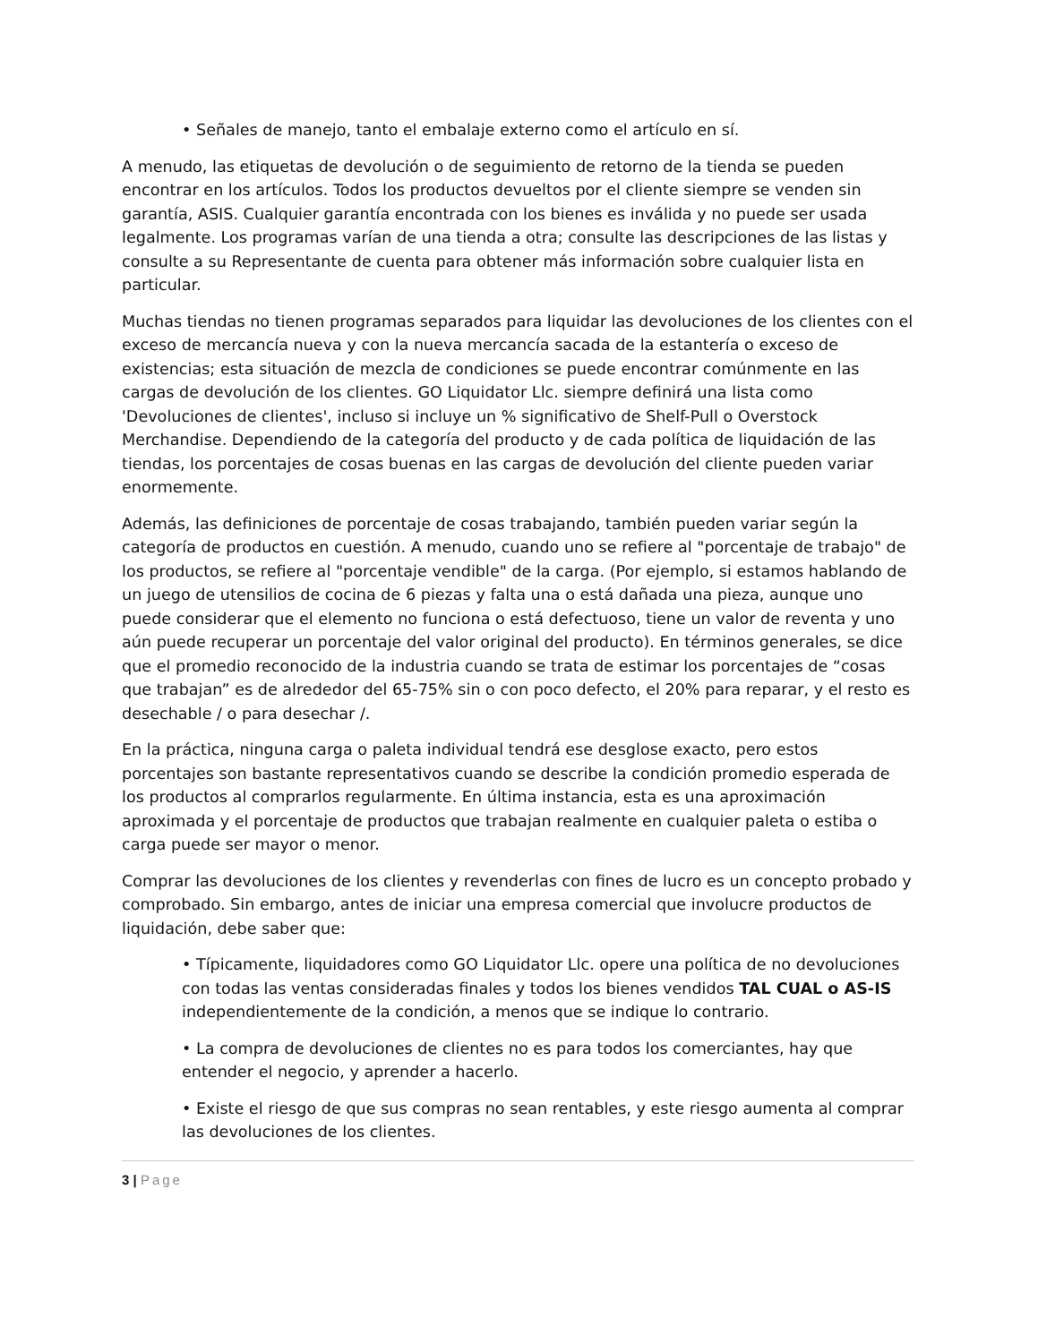• Señales de manejo, tanto el embalaje externo como el artículo en sí.
A menudo, las etiquetas de devolución o de seguimiento de retorno de la tienda se pueden encontrar en los artículos. Todos los productos devueltos por el cliente siempre se venden sin garantía, ASIS. Cualquier garantía encontrada con los bienes es inválida y no puede ser usada legalmente. Los programas varían de una tienda a otra; consulte las descripciones de las listas y consulte a su Representante de cuenta para obtener más información sobre cualquier lista en particular.
Muchas tiendas no tienen programas separados para liquidar las devoluciones de los clientes con el exceso de mercancía nueva y con la nueva mercancía sacada de la estantería o exceso de existencias; esta situación de mezcla de condiciones se puede encontrar comúnmente en las cargas de devolución de los clientes. GO Liquidator Llc. siempre definirá una lista como 'Devoluciones de clientes', incluso si incluye un % significativo de Shelf-Pull o Overstock Merchandise. Dependiendo de la categoría del producto y de cada política de liquidación de las tiendas, los porcentajes de cosas buenas en las cargas de devolución del cliente pueden variar enormemente.
Además, las definiciones de porcentaje de cosas trabajando, también pueden variar según la categoría de productos en cuestión. A menudo, cuando uno se refiere al "porcentaje de trabajo" de los productos, se refiere al "porcentaje vendible" de la carga. (Por ejemplo, si estamos hablando de un juego de utensilios de cocina de 6 piezas y falta una o está dañada una pieza, aunque uno puede considerar que el elemento no funciona o está defectuoso, tiene un valor de reventa y uno aún puede recuperar un porcentaje del valor original del producto). En términos generales, se dice que el promedio reconocido de la industria cuando se trata de estimar los porcentajes de “cosas que trabajan” es de alrededor del 65-75% sin o con poco defecto, el 20% para reparar, y el resto es desechable / o para desechar /.
En la práctica, ninguna carga o paleta individual tendrá ese desglose exacto, pero estos porcentajes son bastante representativos cuando se describe la condición promedio esperada de los productos al comprarlos regularmente. En última instancia, esta es una aproximación aproximada y el porcentaje de productos que trabajan realmente en cualquier paleta o estiba o carga puede ser mayor o menor.
Comprar las devoluciones de los clientes y revenderlas con fines de lucro es un concepto probado y comprobado. Sin embargo, antes de iniciar una empresa comercial que involucre productos de liquidación, debe saber que:
• Típicamente, liquidadores como GO Liquidator Llc. opere una política de no devoluciones con todas las ventas consideradas finales y todos los bienes vendidos TAL CUAL o AS-IS independientemente de la condición, a menos que se indique lo contrario.
• La compra de devoluciones de clientes no es para todos los comerciantes, hay que entender el negocio, y aprender a hacerlo.
• Existe el riesgo de que sus compras no sean rentables, y este riesgo aumenta al comprar las devoluciones de los clientes.
3 | Page